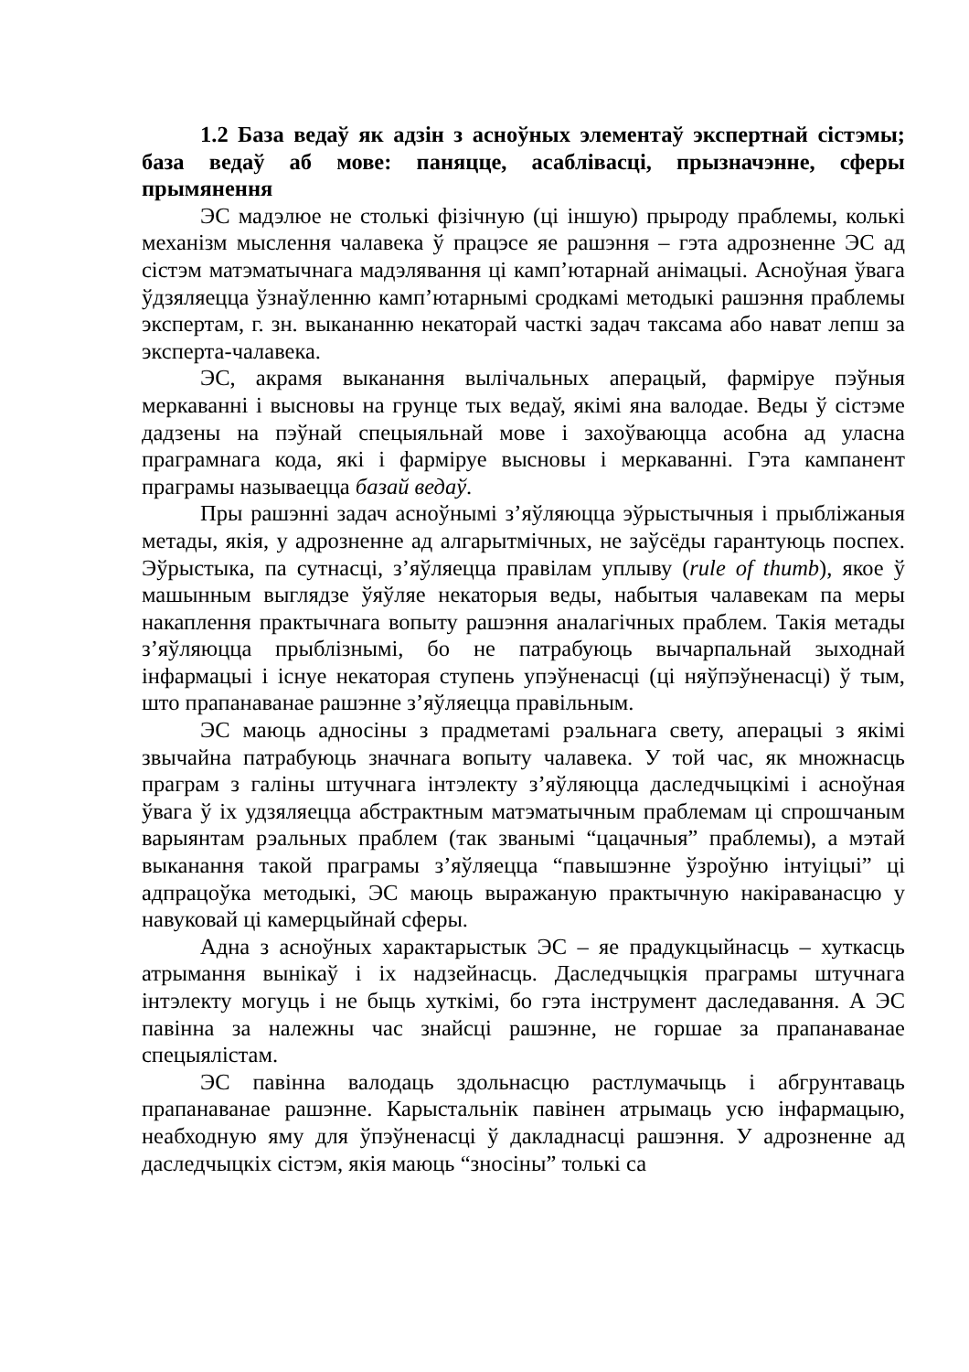1.2 База ведаў як адзін з асноўных элементаў экспертнай сістэмы; база ведаў аб мове: паняцце, асаблівасці, прызначэнне, сферы прымянення
ЭС мадэлюе не столькі фізічную (ці іншую) прыроду праблемы, колькі механізм мыслення чалавека ў працэсе яе рашэння – гэта адрозненне ЭС ад сістэм матэматычнага мадэлявання ці камп’ютарнай анімацыі. Асноўная ўвага ўдзяляецца ўзнаўленню камп’ютарнымі сродкамі методыкі рашэння праблемы экспертам, г. зн. выкананню некаторай часткі задач таксама або нават лепш за эксперта-чалавека.
ЭС, акрамя выканання вылічальных аперацый, фарміруе пэўныя меркаванні і высновы на грунце тых ведаў, якімі яна валодае. Веды ў сістэме дадзены на пэўнай спецыяльнай мове і захоўваюцца асобна ад уласна праграмнага кода, які і фарміруе высновы і меркаванні. Гэта кампанент праграмы называецца базай ведаў.
Пры рашэнні задач асноўнымі з’яўляюцца эўрыстычныя і прыбліжаныя метады, якія, у адрозненне ад алгарытмічных, не заўсёды гарантуюць поспех. Эўрыстыка, па сутнасці, з’яўляецца правілам уплыву (rule of thumb), якое ў машынным выглядзе ўяўляе некаторыя веды, набытыя чалавекам па меры накаплення практычнага вопыту рашэння аналагічных праблем. Такія метады з’яўляюцца прыблізнымі, бо не патрабуюць вычарпальнай зыходнай інфармацыі і існуе некаторая ступень упэўненасці (ці няўпэўненасці) ў тым, што прапанаванае рашэнне з’яўляецца правільным.
ЭС маюць адносіны з прадметамі рэальнага свету, аперацыі з якімі звычайна патрабуюць значнага вопыту чалавека. У той час, як множнасць праграм з галіны штучнага інтэлекту з’яўляюцца даследчыцкімі і асноўная ўвага ў іх удзяляецца абстрактным матэматычным праблемам ці спрошчаным варыянтам рэальных праблем (так званымі “цацачныя” праблемы), а мэтай выканання такой праграмы з’яўляецца “павышэнне ўзроўню інтуіцыі” ці адпрацоўка методыкі, ЭС маюць выражаную практычную накіраванасцю у навуковай ці камерцыйнай сферы.
Адна з асноўных характарыстык ЭС – яе прадукцыйнасць – хуткасць атрымання вынікаў і іх надзейнасць. Даследчыцкія праграмы штучнага інтэлекту могуць і не быць хуткімі, бо гэта інструмент даследавання. А ЭС павінна за належны час знайсці рашэнне, не горшае за прапанаванае спецыялістам.
ЭС павінна валодаць здольнасцю растлумачыць і абгрунтаваць прапанаванае рашэнне. Карыстальнік павінен атрымаць усю інфармацыю, неабходную яму для ўпэўненасці ў дакладнасці рашэння. У адрозненне ад даследчыцкіх сістэм, якія маюць “зносіны” толькі са